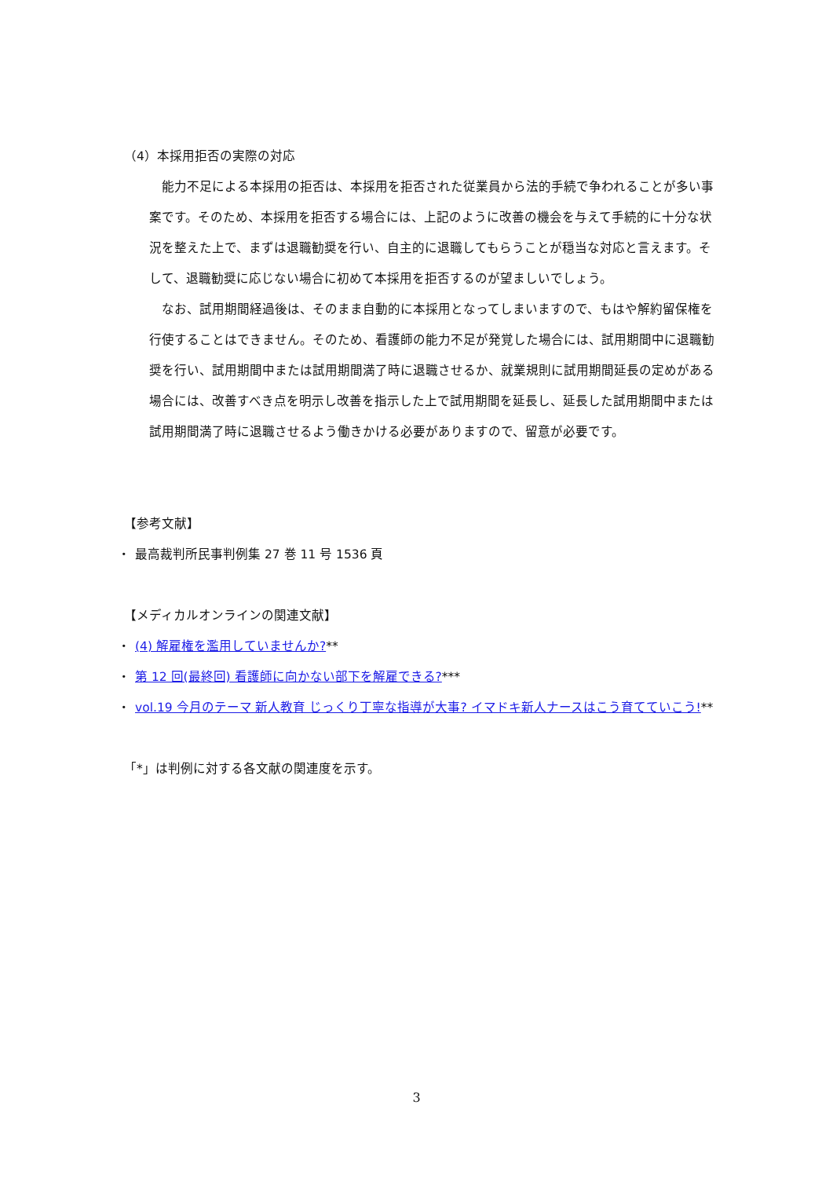（4）本採用拒否の実際の対応
能力不足による本採用の拒否は、本採用を拒否された従業員から法的手続で争われることが多い事案です。そのため、本採用を拒否する場合には、上記のように改善の機会を与えて手続的に十分な状況を整えた上で、まずは退職勧奨を行い、自主的に退職してもらうことが穏当な対応と言えます。そして、退職勧奨に応じない場合に初めて本採用を拒否するのが望ましいでしょう。
なお、試用期間経過後は、そのまま自動的に本採用となってしまいますので、もはや解約留保権を行使することはできません。そのため、看護師の能力不足が発覚した場合には、試用期間中に退職勧奨を行い、試用期間中または試用期間満了時に退職させるか、就業規則に試用期間延長の定めがある場合には、改善すべき点を明示し改善を指示した上で試用期間を延長し、延長した試用期間中または試用期間満了時に退職させるよう働きかける必要がありますので、留意が必要です。
【参考文献】
・ 最高裁判所民事判例集 27 巻 11 号 1536 頁
【メディカルオンラインの関連文献】
・ (4) 解雇権を濫用していませんか?**
・ 第 12 回(最終回) 看護師に向かない部下を解雇できる?***
・ vol.19 今月のテーマ 新人教育 じっくり丁寧な指導が大事? イマドキ新人ナースはこう育てていこう!**
「*」は判例に対する各文献の関連度を示す。
3